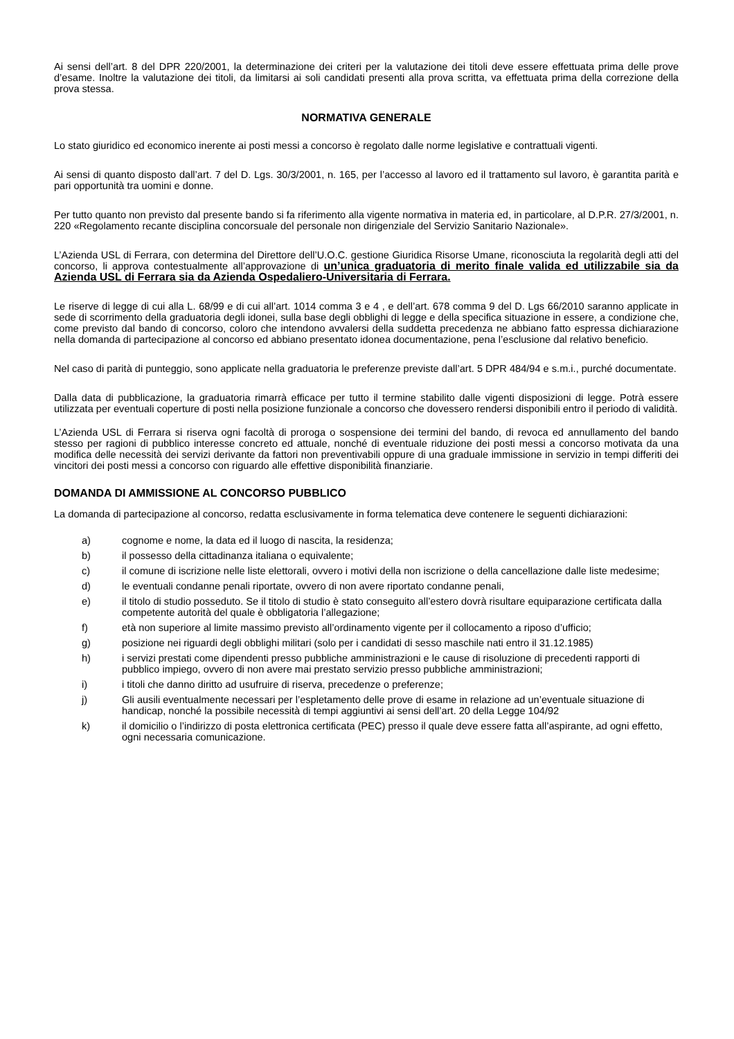Ai sensi dell’art. 8 del DPR 220/2001, la determinazione dei criteri per la valutazione dei titoli deve essere effettuata prima delle prove d’esame. Inoltre la valutazione dei titoli, da limitarsi ai soli candidati presenti alla prova scritta, va effettuata prima della correzione della prova stessa.
NORMATIVA GENERALE
Lo stato giuridico ed economico inerente ai posti messi a concorso è regolato dalle norme legislative e contrattuali vigenti.
Ai sensi di quanto disposto dall’art. 7 del D. Lgs. 30/3/2001, n. 165, per l’accesso al lavoro ed il trattamento sul lavoro, è garantita parità e pari opportunità tra uomini e donne.
Per tutto quanto non previsto dal presente bando si fa riferimento alla vigente normativa in materia ed, in particolare, al D.P.R. 27/3/2001, n. 220 «Regolamento recante disciplina concorsuale del personale non dirigenziale del Servizio Sanitario Nazionale».
L’Azienda USL di Ferrara, con determina del Direttore dell’U.O.C. gestione Giuridica Risorse Umane, riconosciuta la regolarità degli atti del concorso, li approva contestualmente all’approvazione di un’unica graduatoria di merito finale valida ed utilizzabile sia da Azienda USL di Ferrara sia da Azienda Ospedaliero-Universitaria di Ferrara.
Le riserve di legge di cui alla L. 68/99 e di cui all’art. 1014 comma 3 e 4 , e dell’art. 678 comma 9 del D. Lgs 66/2010 saranno applicate in sede di scorrimento della graduatoria degli idonei, sulla base degli obblighi di legge e della specifica situazione in essere, a condizione che, come previsto dal bando di concorso, coloro che intendono avvalersi della suddetta precedenza ne abbiano fatto espressa dichiarazione nella domanda di partecipazione al concorso ed abbiano presentato idonea documentazione, pena l’esclusione dal relativo beneficio.
Nel caso di parità di punteggio, sono applicate nella graduatoria le preferenze previste dall’art. 5 DPR 484/94 e s.m.i., purché documentate.
Dalla data di pubblicazione, la graduatoria rimarrà efficace per tutto il termine stabilito dalle vigenti disposizioni di legge. Potrà essere utilizzata per eventuali coperture di posti nella posizione funzionale a concorso che dovessero rendersi disponibili entro il periodo di validità.
L’Azienda USL di Ferrara si riserva ogni facoltà di proroga o sospensione dei termini del bando, di revoca ed annullamento del bando stesso per ragioni di pubblico interesse concreto ed attuale, nonché di eventuale riduzione dei posti messi a concorso motivata da una modifica delle necessità dei servizi derivante da fattori non preventivabili oppure di una graduale immissione in servizio in tempi differiti dei vincitori dei posti messi a concorso con riguardo alle effettive disponibilità finanziarie.
DOMANDA DI AMMISSIONE AL CONCORSO PUBBLICO
La domanda di partecipazione al concorso, redatta esclusivamente in forma telematica deve contenere le seguenti dichiarazioni:
a) cognome e nome, la data ed il luogo di nascita, la residenza;
b) il possesso della cittadinanza italiana o equivalente;
c) il comune di iscrizione nelle liste elettorali, ovvero i motivi della non iscrizione o della cancellazione dalle liste medesime;
d) le eventuali condanne penali riportate, ovvero di non avere riportato condanne penali,
e) il titolo di studio posseduto. Se il titolo di studio è stato conseguito all’estero dovrà risultare equiparazione certificata dalla competente autorità del quale è obbligatoria l’allegazione;
f) età non superiore al limite massimo previsto all’ordinamento vigente per il collocamento a riposo d’ufficio;
g) posizione nei riguardi degli obblighi militari (solo per i candidati di sesso maschile nati entro il 31.12.1985)
h) i servizi prestati come dipendenti presso pubbliche amministrazioni e le cause di risoluzione di precedenti rapporti di pubblico impiego, ovvero di non avere mai prestato servizio presso pubbliche amministrazioni;
i) i titoli che danno diritto ad usufruire di riserva, precedenze o preferenze;
j) Gli ausili eventualmente necessari per l’espletamento delle prove di esame in relazione ad un’eventuale situazione di handicap, nonché la possibile necessità di tempi aggiuntivi ai sensi dell’art. 20 della Legge 104/92
k) il domicilio o l’indirizzo di posta elettronica certificata (PEC) presso il quale deve essere fatta all’aspirante, ad ogni effetto, ogni necessaria comunicazione.